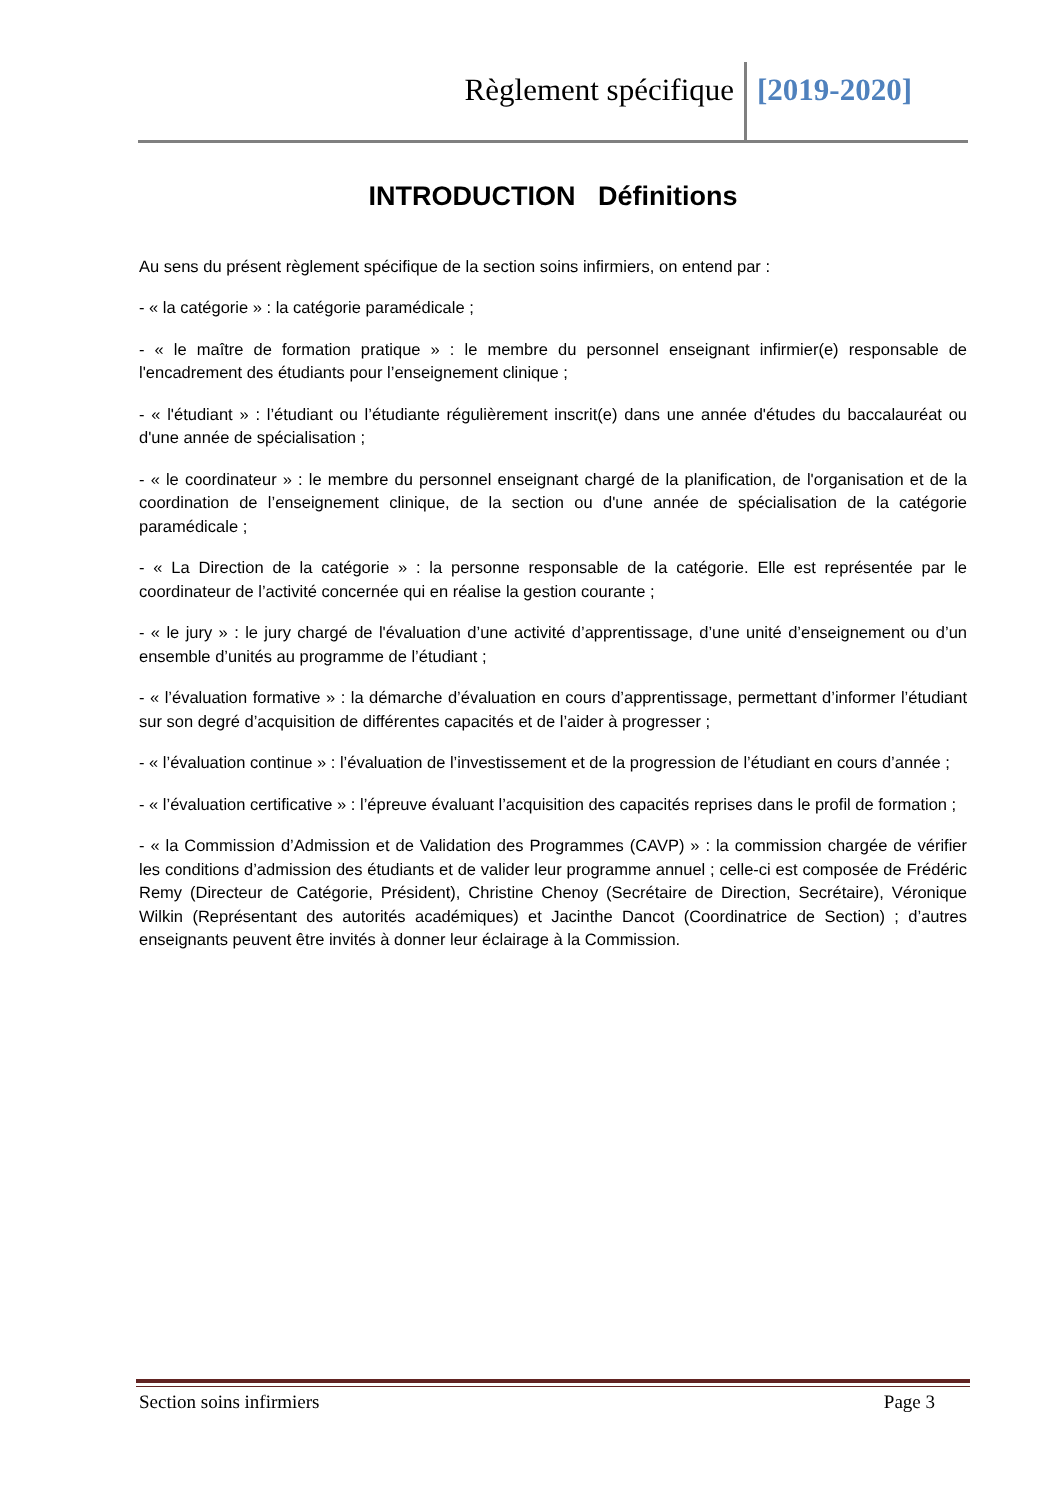Règlement spécifique [2019-2020]
INTRODUCTION Définitions
Au sens du présent règlement spécifique de la section soins infirmiers, on entend par :
- « la catégorie » : la catégorie paramédicale ;
- « le maître de formation pratique » : le membre du personnel enseignant infirmier(e) responsable de l'encadrement des étudiants pour l’enseignement clinique ;
- « l'étudiant » : l’étudiant ou l’étudiante régulièrement inscrit(e) dans une année d'études du baccalauréat ou d'une année de spécialisation ;
- « le coordinateur » : le membre du personnel enseignant chargé de la planification, de l'organisation et de la coordination de l’enseignement clinique, de la section ou d'une année de spécialisation de la catégorie paramédicale ;
- « La Direction de la catégorie » : la personne responsable de la catégorie. Elle est représentée par le coordinateur de l’activité concernée qui en réalise la gestion courante ;
- « le jury » : le jury chargé de l'évaluation d’une activité d’apprentissage, d’une unité d’enseignement ou d’un ensemble d’unités au programme de l’étudiant ;
- « l’évaluation formative » : la démarche d’évaluation en cours d’apprentissage, permettant d’informer l’étudiant sur son degré d’acquisition de différentes capacités et de l’aider à progresser ;
- « l’évaluation continue » : l’évaluation de l’investissement et de la progression de l’étudiant en cours d’année ;
- « l’évaluation certificative » : l’épreuve évaluant l’acquisition des capacités reprises dans le profil de formation ;
- « la Commission d’Admission et de Validation des Programmes (CAVP) » : la commission chargée de vérifier les conditions d’admission des étudiants et de valider leur programme annuel ; celle-ci est composée de Frédéric Remy (Directeur de Catégorie, Président), Christine Chenoy (Secrétaire de Direction, Secrétaire), Véronique Wilkin (Représentant des autorités académiques) et Jacinthe Dancot (Coordinatrice de Section) ; d’autres enseignants peuvent être invités à donner leur éclairage à la Commission.
Section soins infirmiers Page 3